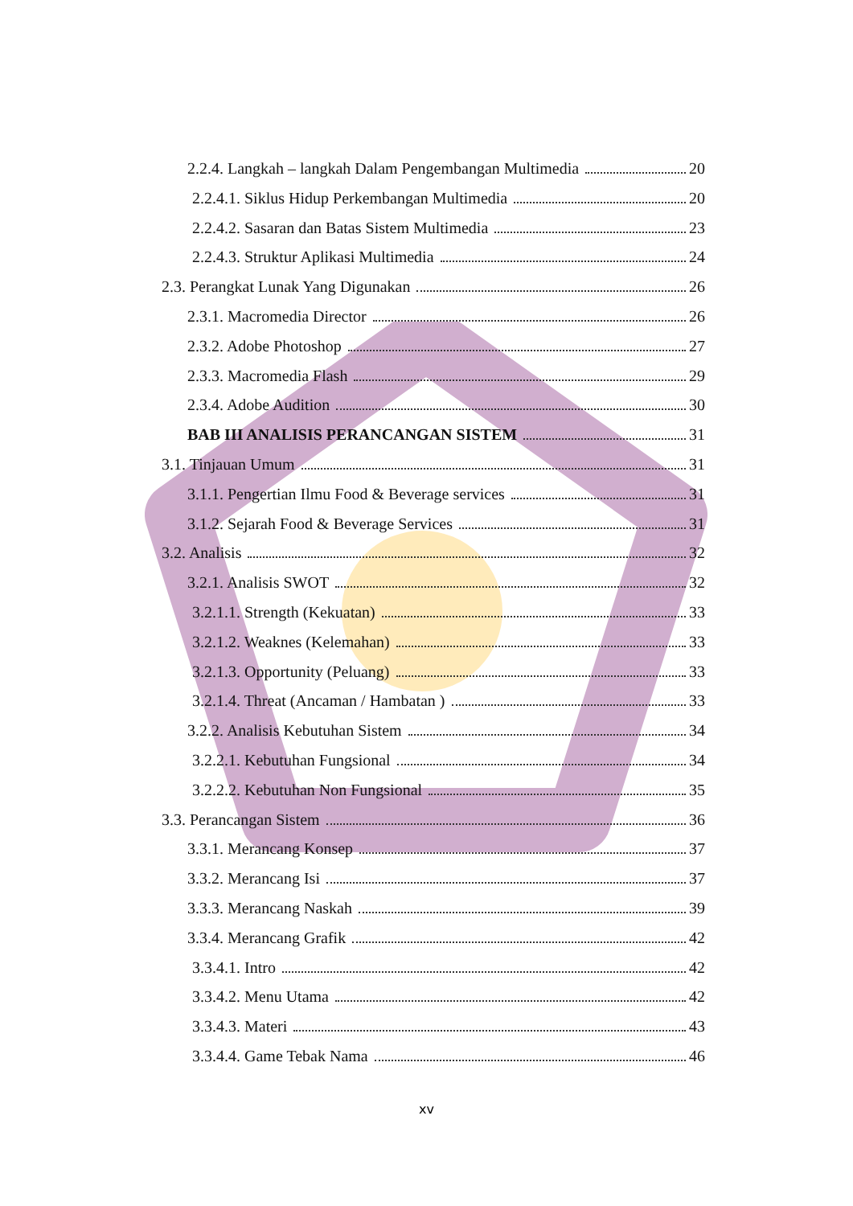2.2.4. Langkah – langkah Dalam Pengembangan Multimedia 20
2.2.4.1. Siklus Hidup Perkembangan Multimedia 20
2.2.4.2. Sasaran dan Batas Sistem Multimedia 23
2.2.4.3. Struktur Aplikasi Multimedia 24
2.3. Perangkat Lunak Yang Digunakan 26
2.3.1. Macromedia Director 26
2.3.2. Adobe Photoshop 27
2.3.3. Macromedia Flash 29
2.3.4. Adobe Audition 30
BAB III ANALISIS PERANCANGAN SISTEM 31
3.1. Tinjauan Umum 31
3.1.1. Pengertian Ilmu Food & Beverage services 31
3.1.2. Sejarah Food & Beverage Services 31
3.2. Analisis 32
3.2.1. Analisis SWOT 32
3.2.1.1. Strength (Kekuatan) 33
3.2.1.2. Weaknes (Kelemahan) 33
3.2.1.3. Opportunity (Peluang) 33
3.2.1.4. Threat (Ancaman / Hambatan ) 33
3.2.2. Analisis Kebutuhan Sistem 34
3.2.2.1. Kebutuhan Fungsional 34
3.2.2.2. Kebutuhan Non Fungsional 35
3.3. Perancangan Sistem 36
3.3.1. Merancang Konsep 37
3.3.2. Merancang Isi 37
3.3.3. Merancang Naskah 39
3.3.4. Merancang Grafik 42
3.3.4.1. Intro 42
3.3.4.2. Menu Utama 42
3.3.4.3. Materi 43
3.3.4.4. Game Tebak Nama 46
xv